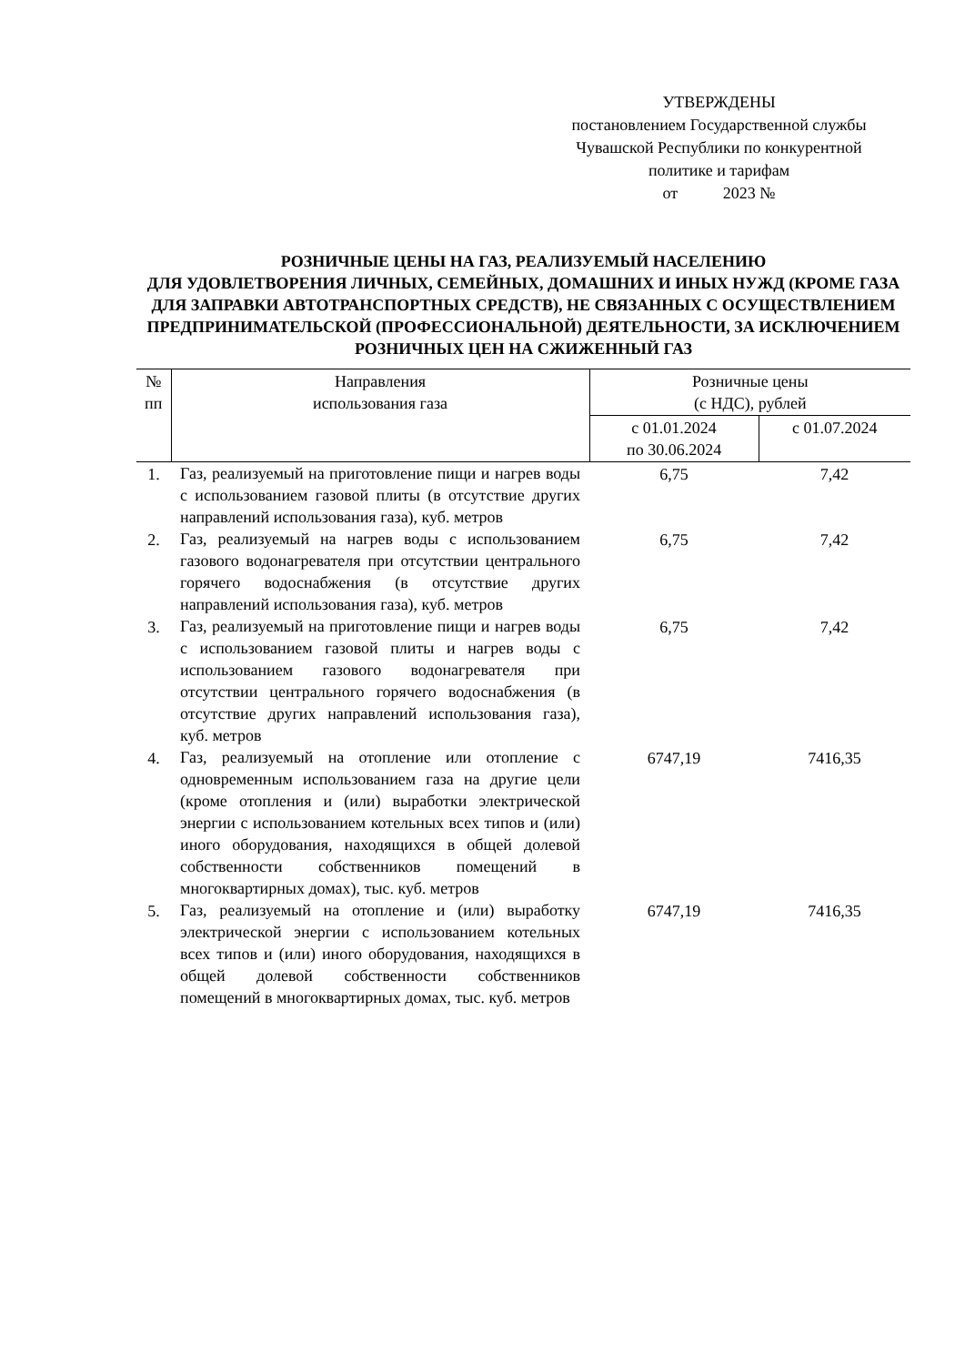УТВЕРЖДЕНЫ
постановлением Государственной службы
Чувашской Республики по конкурентной
политике и тарифам
от 2023 №
РОЗНИЧНЫЕ ЦЕНЫ НА ГАЗ, РЕАЛИЗУЕМЫЙ НАСЕЛЕНИЮ
ДЛЯ УДОВЛЕТВОРЕНИЯ ЛИЧНЫХ, СЕМЕЙНЫХ, ДОМАШНИХ И ИНЫХ НУЖД (КРОМЕ ГАЗА ДЛЯ ЗАПРАВКИ АВТОТРАНСПОРТНЫХ СРЕДСТВ), НЕ СВЯЗАННЫХ С ОСУЩЕСТВЛЕНИЕМ ПРЕДПРИНИМАТЕЛЬСКОЙ (ПРОФЕССИОНАЛЬНОЙ) ДЕЯТЕЛЬНОСТИ, ЗА ИСКЛЮЧЕНИЕМ РОЗНИЧНЫХ ЦЕН НА СЖИЖЕННЫЙ ГАЗ
| № пп | Направления использования газа | Розничные цены (с НДС), рублей | |
| --- | --- | --- | --- |
| | | с 01.01.2024 по 30.06.2024 | с 01.07.2024 |
| 1. | Газ, реализуемый на приготовление пищи и нагрев воды с использованием газовой плиты (в отсутствие других направлений использования газа), куб. метров | 6,75 | 7,42 |
| 2. | Газ, реализуемый на нагрев воды с использованием газового водонагревателя при отсутствии центрального горячего водоснабжения (в отсутствие других направлений использования газа), куб. метров | 6,75 | 7,42 |
| 3. | Газ, реализуемый на приготовление пищи и нагрев воды с использованием газовой плиты и нагрев воды с использованием газового водонагревателя при отсутствии центрального горячего водоснабжения (в отсутствие других направлений использования газа), куб. метров | 6,75 | 7,42 |
| 4. | Газ, реализуемый на отопление или отопление с одновременным использованием газа на другие цели (кроме отопления и (или) выработки электрической энергии с использованием котельных всех типов и (или) иного оборудования, находящихся в общей долевой собственности собственников помещений в многоквартирных домах), тыс. куб. метров | 6747,19 | 7416,35 |
| 5. | Газ, реализуемый на отопление и (или) выработку электрической энергии с использованием котельных всех типов и (или) иного оборудования, находящихся в общей долевой собственности собственников помещений в многоквартирных домах, тыс. куб. метров | 6747,19 | 7416,35 |